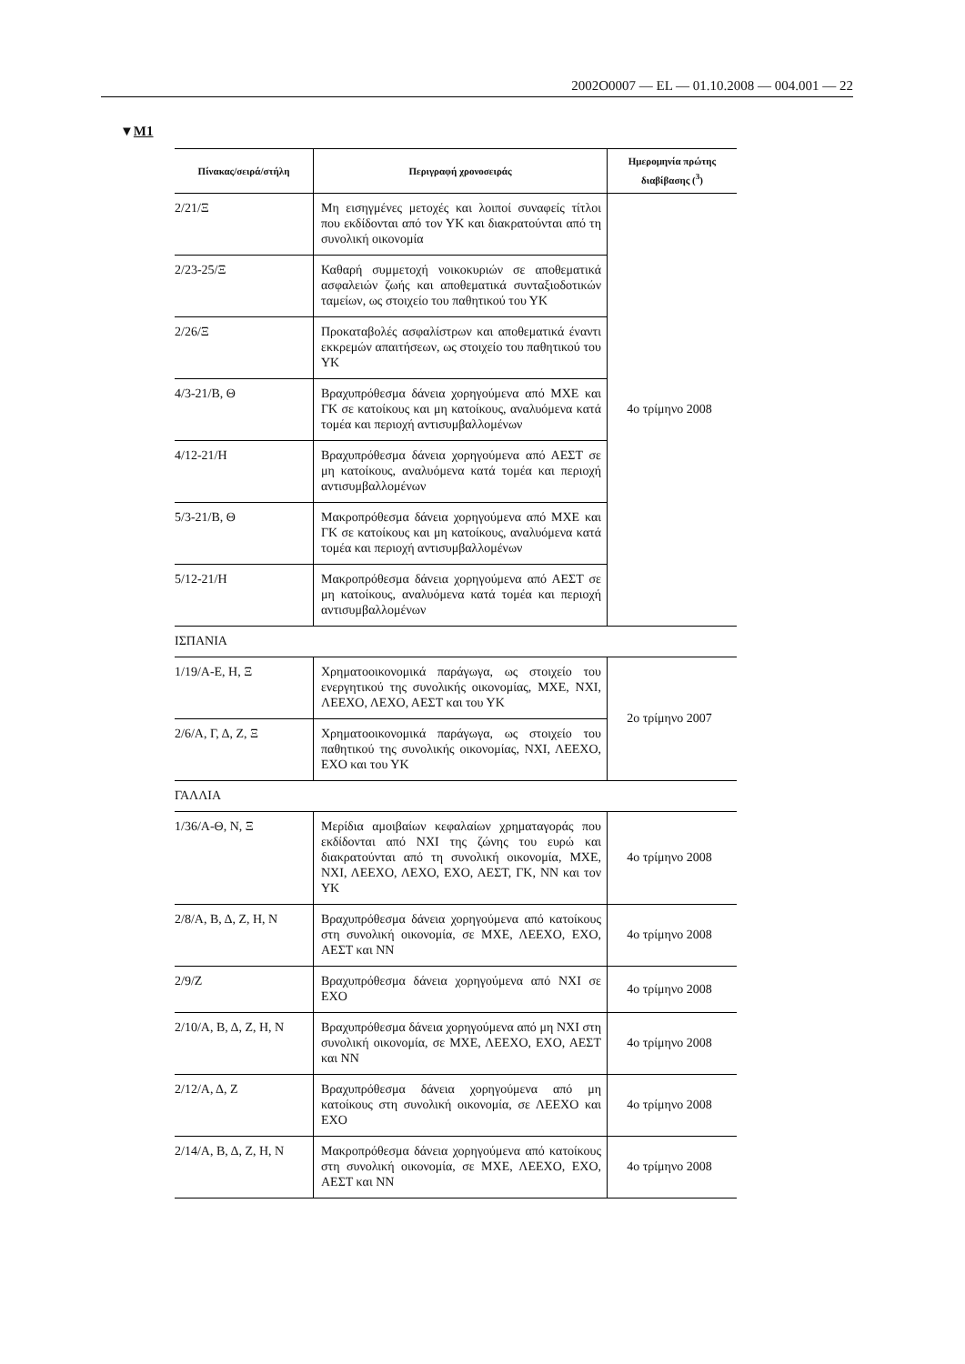2002O0007 — EL — 01.10.2008 — 004.001 — 22
▼M1
| Πίνακας/σειρά/στήλη | Περιγραφή χρονοσειράς | Ημερομηνία πρώτης διαβίβασης (<sup>3</sup>) |
| --- | --- | --- |
| 2/21/Ξ | Μη εισηγμένες μετοχές και λοιποί συναφείς τίτλοι που εκδίδονται από τον ΥΚ και διακρατούνται από τη συνολική οικονομία | 4ο τρίμηνο 2008 |
| 2/23-25/Ξ | Καθαρή συμμετοχή νοικοκυριών σε αποθεματικά ασφαλειών ζωής και αποθεματικά συνταξιοδοτικών ταμείων, ως στοιχείο του παθητικού του ΥΚ | |
| 2/26/Ξ | Προκαταβολές ασφαλίστρων και αποθεματικά έναντι εκκρεμών απαιτήσεων, ως στοιχείο του παθητικού του ΥΚ | |
| 4/3-21/Β, Θ | Βραχυπρόθεσμα δάνεια χορηγούμενα από ΜΧΕ και ΓΚ σε κατοίκους και μη κατοίκους, αναλυόμενα κατά τομέα και περιοχή αντισυμβαλλομένων | |
| 4/12-21/Η | Βραχυπρόθεσμα δάνεια χορηγούμενα από ΑΕΣΤ σε μη κατοίκους, αναλυόμενα κατά τομέα και περιοχή αντισυμβαλλομένων | |
| 5/3-21/Β, Θ | Μακροπρόθεσμα δάνεια χορηγούμενα από ΜΧΕ και ΓΚ σε κατοίκους και μη κατοίκους, αναλυόμενα κατά τομέα και περιοχή αντισυμβαλλομένων | |
| 5/12-21/Η | Μακροπρόθεσμα δάνεια χορηγούμενα από ΑΕΣΤ σε μη κατοίκους, αναλυόμενα κατά τομέα και περιοχή αντισυμβαλλομένων | |
| ΙΣΠΑΝΙΑ | | |
| 1/19/Α-Ε, Η, Ξ | Χρηματοοικονομικά παράγωγα, ως στοιχείο του ενεργητικού της συνολικής οικονομίας, ΜΧΕ, ΝΧΙ, ΛΕΕΧΟ, ΛΕΧΟ, ΑΕΣΤ και του ΥΚ | 2ο τρίμηνο 2007 |
| 2/6/Α, Γ, Δ, Ζ, Ξ | Χρηματοοικονομικά παράγωγα, ως στοιχείο του παθητικού της συνολικής οικονομίας, ΝΧΙ, ΛΕΕΧΟ, ΕΧΟ και του ΥΚ | |
| ΓΑΛΛΙΑ | | |
| 1/36/Α-Θ, Ν, Ξ | Μερίδια αμοιβαίων κεφαλαίων χρηματαγοράς που εκδίδονται από ΝΧΙ της ζώνης του ευρώ και διακρατούνται από τη συνολική οικονομία, ΜΧΕ, ΝΧΙ, ΛΕΕΧΟ, ΛΕΧΟ, ΕΧΟ, ΑΕΣΤ, ΓΚ, ΝΝ και τον ΥΚ | 4ο τρίμηνο 2008 |
| 2/8/Α, Β, Δ, Ζ, Η, Ν | Βραχυπρόθεσμα δάνεια χορηγούμενα από κατοίκους στη συνολική οικονομία, σε ΜΧΕ, ΛΕΕΧΟ, ΕΧΟ, ΑΕΣΤ και ΝΝ | 4ο τρίμηνο 2008 |
| 2/9/Ζ | Βραχυπρόθεσμα δάνεια χορηγούμενα από ΝΧΙ σε ΕΧΟ | 4ο τρίμηνο 2008 |
| 2/10/Α, Β, Δ, Ζ, Η, Ν | Βραχυπρόθεσμα δάνεια χορηγούμενα από μη ΝΧΙ στη συνολική οικονομία, σε ΜΧΕ, ΛΕΕΧΟ, ΕΧΟ, ΑΕΣΤ και ΝΝ | 4ο τρίμηνο 2008 |
| 2/12/Α, Δ, Ζ | Βραχυπρόθεσμα δάνεια χορηγούμενα από μη κατοίκους στη συνολική οικονομία, σε ΛΕΕΧΟ και ΕΧΟ | 4ο τρίμηνο 2008 |
| 2/14/Α, Β, Δ, Ζ, Η, Ν | Μακροπρόθεσμα δάνεια χορηγούμενα από κατοίκους στη συνολική οικονομία, σε ΜΧΕ, ΛΕΕΧΟ, ΕΧΟ, ΑΕΣΤ και ΝΝ | 4ο τρίμηνο 2008 |